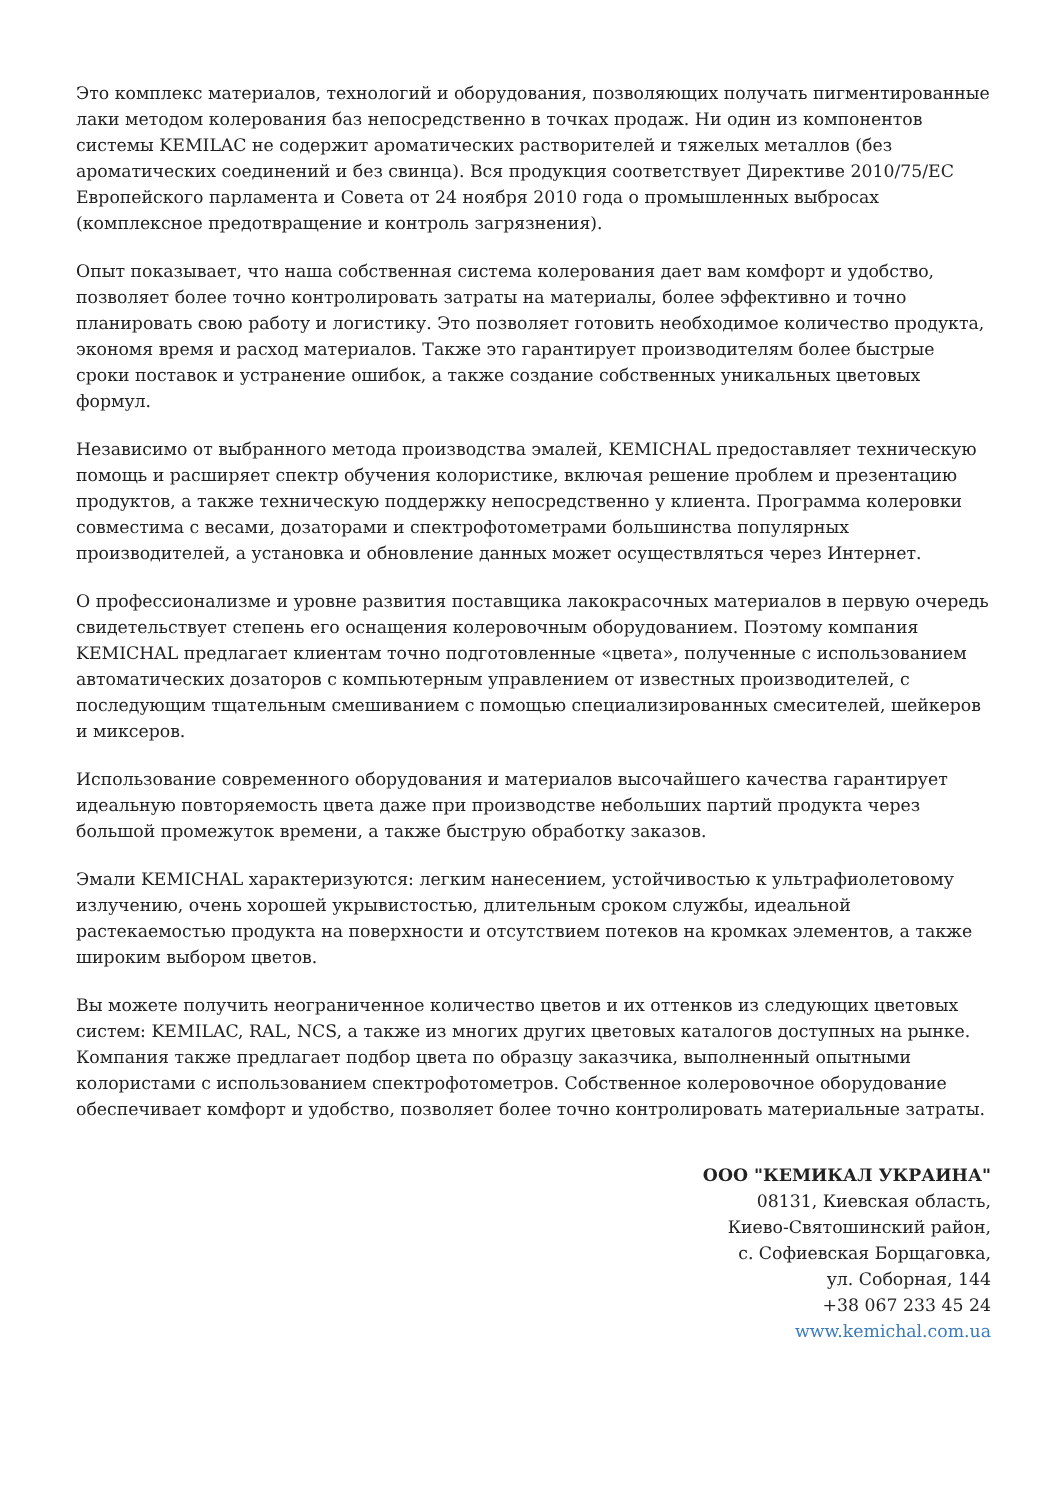Это комплекс материалов, технологий и оборудования, позволяющих получать пигментированные лаки методом колерования баз непосредственно в точках продаж. Ни один из компонентов системы KEMILAC не содержит ароматических растворителей и тяжелых металлов (без ароматических соединений и без свинца). Вся продукция соответствует Директиве 2010/75/ЕС Европейского парламента и Совета от 24 ноября 2010 года о промышленных выбросах (комплексное предотвращение и контроль загрязнения).
Опыт показывает, что наша собственная система колерования дает вам комфорт и удобство, позволяет более точно контролировать затраты на материалы, более эффективно и точно планировать свою работу и логистику. Это позволяет готовить необходимое количество продукта, экономя время и расход материалов. Также это гарантирует производителям более быстрые сроки поставок и устранение ошибок, а также создание собственных уникальных цветовых формул.
Независимо от выбранного метода производства эмалей, KEMICHAL предоставляет техническую помощь и расширяет спектр обучения колористике, включая решение проблем и презентацию продуктов, а также техническую поддержку непосредственно у клиента. Программа колеровки совместима с весами, дозаторами и спектрофотометрами большинства популярных производителей, а установка и обновление данных может осуществляться через Интернет.
О профессионализме и уровне развития поставщика лакокрасочных материалов в первую очередь свидетельствует степень его оснащения колеровочным оборудованием. Поэтому компания KEMICHAL предлагает клиентам точно подготовленные «цвета», полученные с использованием автоматических дозаторов с компьютерным управлением от известных производителей, с последующим тщательным смешиванием с помощью специализированных смесителей, шейкеров и миксеров.
Использование современного оборудования и материалов высочайшего качества гарантирует идеальную повторяемость цвета даже при производстве небольших партий продукта через большой промежуток времени, а также быструю обработку заказов.
Эмали KEMICHAL характеризуются: легким нанесением, устойчивостью к ультрафиолетовому излучению, очень хорошей укрывистостью, длительным сроком службы, идеальной растекаемостью продукта на поверхности и отсутствием потеков на кромках элементов, а также широким выбором цветов.
Вы можете получить неограниченное количество цветов и их оттенков из следующих цветовых систем: KEMILAC, RAL, NCS, а также из многих других цветовых каталогов доступных на рынке. Компания также предлагает подбор цвета по образцу заказчика, выполненный опытными колористами с использованием спектрофотометров. Собственное колеровочное оборудование обеспечивает комфорт и удобство, позволяет более точно контролировать материальные затраты.
ООО "КЕМИКАЛ УКРАИНА"
08131, Киевская область,
Киево-Святошинский район,
с. Софиевская Борщаговка,
ул. Соборная, 144
+38 067 233 45 24
www.kemichal.com.ua